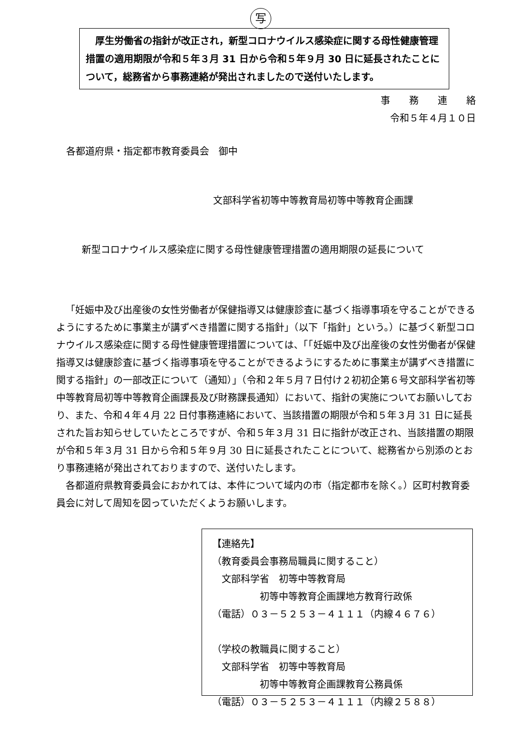写
　厚生労働省の指針が改正され，新型コロナウイルス感染症に関する母性健康管理措置の適用期限が令和５年３月 31 日から令和５年９月 30 日に延長されたことについて，総務省から事務連絡が発出されましたので送付いたします。
事　　務　　連　　絡
令和５年４月１０日
各都道府県・指定都市教育委員会　御中
文部科学省初等中等教育局初等中等教育企画課
新型コロナウイルス感染症に関する母性健康管理措置の適用期限の延長について
「妊娠中及び出産後の女性労働者が保健指導又は健康診査に基づく指導事項を守ることができるようにするために事業主が講ずべき措置に関する指針」（以下「指針」という。）に基づく新型コロナウイルス感染症に関する母性健康管理措置については、「「妊娠中及び出産後の女性労働者が保健指導又は健康診査に基づく指導事項を守ることができるようにするために事業主が講ずべき措置に関する指針」の一部改正について（通知）」（令和２年５月７日付け２初初企第６号文部科学省初等中等教育局初等中等教育企画課長及び財務課長通知）において、指針の実施についてお願いしており、また、令和４年４月 22 日付事務連絡において、当該措置の期限が令和５年３月 31 日に延長された旨お知らせしていたところですが、令和５年３月 31 日に指針が改正され、当該措置の期限が令和５年３月 31 日から令和５年９月 30 日に延長されたことについて、総務省から別添のとおり事務連絡が発出されておりますので、送付いたします。
各都道府県教育委員会におかれては、本件について域内の市（指定都市を除く。）区町村教育委員会に対して周知を図っていただくようお願いします。
【連絡先】
（教育委員会事務局職員に関すること）
　文部科学省　初等中等教育局
　　　　　初等中等教育企画課地方教育行政係
（電話）０３－５２５３－４１１１（内線４６７６）
（学校の教職員に関すること）
　文部科学省　初等中等教育局
　　　　　初等中等教育企画課教育公務員係
（電話）０３－５２５３－４１１１（内線２５８８）